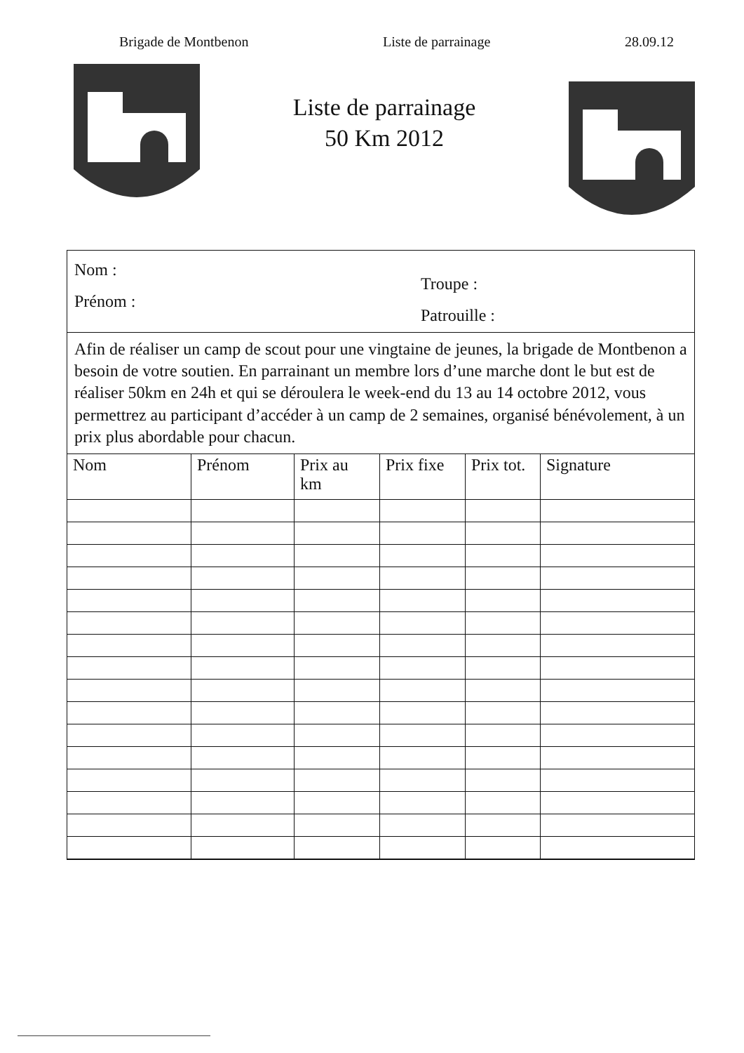Brigade de Montbenon Liste de parrainage 28.09.12
Liste de parrainage
50 Km 2012
Nom :
Prénom :
Troupe :
Patrouille :
Afin de réaliser un camp de scout pour une vingtaine de jeunes, la brigade de Montbenon a besoin de votre soutien. En parrainant un membre lors d’une marche dont le but est de réaliser 50km en 24h et qui se déroulera le week-end du 13 au 14 octobre 2012, vous permettrez au participant d’accéder à un camp de 2 semaines, organisé bénévolement, à un prix plus abordable pour chacun.
| Nom | Prénom | Prix au km | Prix fixe | Prix tot. | Signature |
| --- | --- | --- | --- | --- | --- |